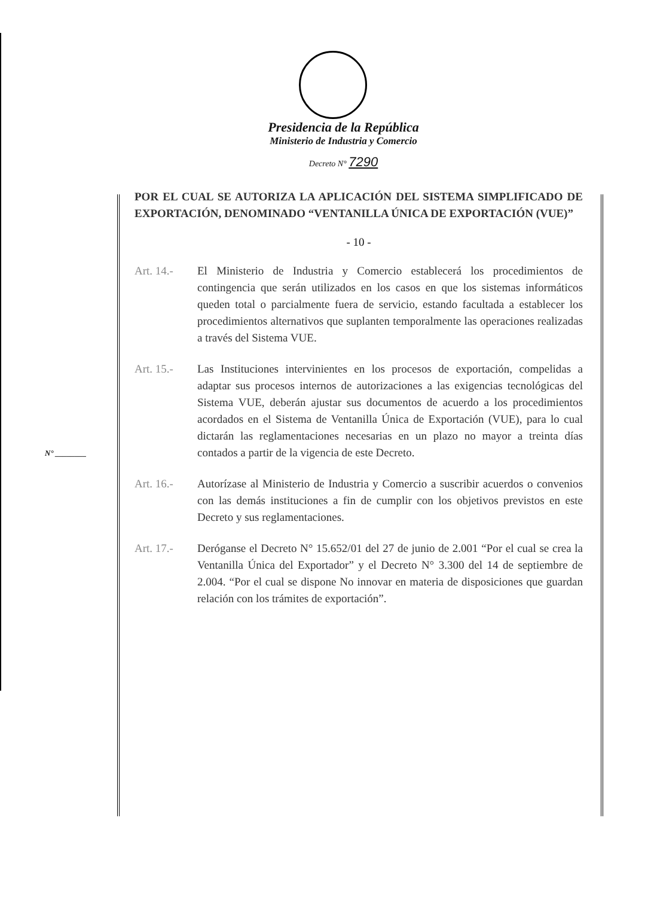Presidencia de la República
Ministerio de Industria y Comercio
Decreto N° 7290
POR EL CUAL SE AUTORIZA LA APLICACIÓN DEL SISTEMA SIMPLIFICADO DE EXPORTACIÓN, DENOMINADO “VENTANILLA ÚNICA DE EXPORTACIÓN (VUE)”
- 10 -
Art. 14.- El Ministerio de Industria y Comercio establecerá los procedimientos de contingencia que serán utilizados en los casos en que los sistemas informáticos queden total o parcialmente fuera de servicio, estando facultada a establecer los procedimientos alternativos que suplanten temporalmente las operaciones realizadas a través del Sistema VUE.
Art. 15.- Las Instituciones intervinientes en los procesos de exportación, compelidas a adaptar sus procesos internos de autorizaciones a las exigencias tecnológicas del Sistema VUE, deberán ajustar sus documentos de acuerdo a los procedimientos acordados en el Sistema de Ventanilla Única de Exportación (VUE), para lo cual dictarán las reglamentaciones necesarias en un plazo no mayor a treinta días contados a partir de la vigencia de este Decreto.
Art. 16.- Autorízase al Ministerio de Industria y Comercio a suscribir acuerdos o convenios con las demás instituciones a fin de cumplir con los objetivos previstos en este Decreto y sus reglamentaciones.
Art. 17.- Deróganse el Decreto N° 15.652/01 del 27 de junio de 2.001 “Por el cual se crea la Ventanilla Única del Exportador” y el Decreto N° 3.300 del 14 de septiembre de 2.004. “Por el cual se dispone No innovar en materia de disposiciones que guardan relación con los trámites de exportación”.
N° ________